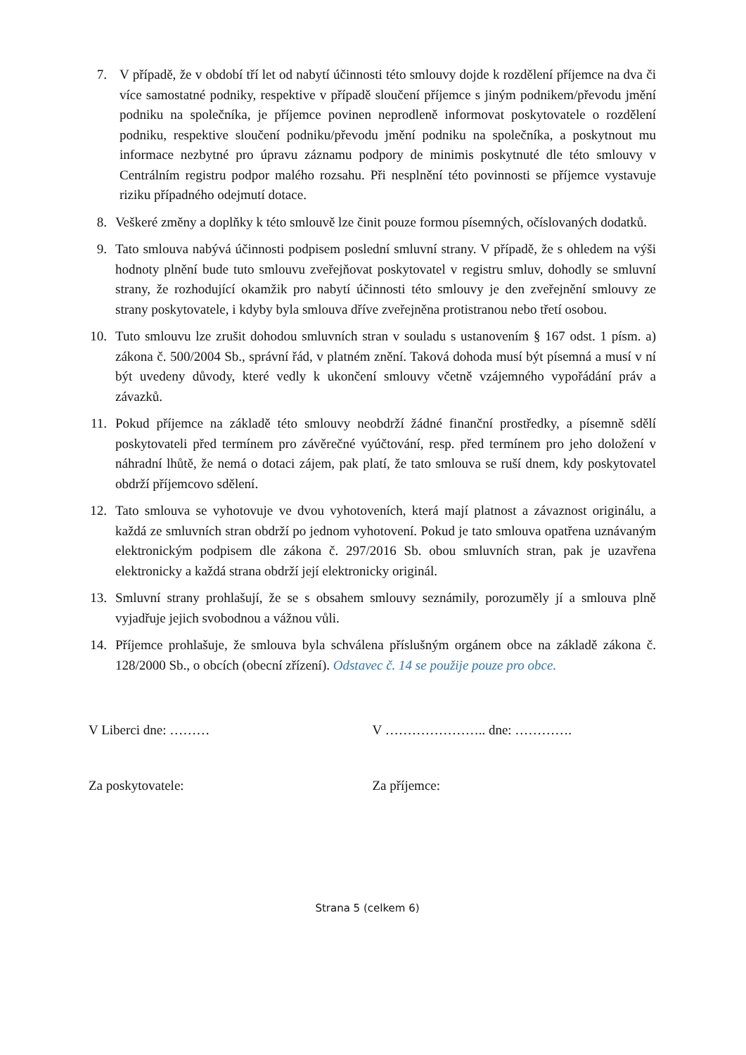7. V případě, že v období tří let od nabytí účinnosti této smlouvy dojde k rozdělení příjemce na dva či více samostatné podniky, respektive v případě sloučení příjemce s jiným podnikem/převodu jmění podniku na společníka, je příjemce povinen neprodleně informovat poskytovatele o rozdělení podniku, respektive sloučení podniku/převodu jmění podniku na společníka, a poskytnout mu informace nezbytné pro úpravu záznamu podpory de minimis poskytnuté dle této smlouvy v Centrálním registru podpor malého rozsahu. Při nesplnění této povinnosti se příjemce vystavuje riziku případného odejmutí dotace.
8. Veškeré změny a doplňky k této smlouvě lze činit pouze formou písemných, očíslovaných dodatků.
9. Tato smlouva nabývá účinnosti podpisem poslední smluvní strany. V případě, že s ohledem na výši hodnoty plnění bude tuto smlouvu zveřejňovat poskytovatel v registru smluv, dohodly se smluvní strany, že rozhodující okamžik pro nabytí účinnosti této smlouvy je den zveřejnění smlouvy ze strany poskytovatele, i kdyby byla smlouva dříve zveřejněna protistranou nebo třetí osobou.
10. Tuto smlouvu lze zrušit dohodou smluvních stran v souladu s ustanovením § 167 odst. 1 písm. a) zákona č. 500/2004 Sb., správní řád, v platném znění. Taková dohoda musí být písemná a musí v ní být uvedeny důvody, které vedly k ukončení smlouvy včetně vzájemného vypořádání práv a závazků.
11. Pokud příjemce na základě této smlouvy neobdrží žádné finanční prostředky, a písemně sdělí poskytovateli před termínem pro závěrečné vyúčtování, resp. před termínem pro jeho doložení v náhradní lhůtě, že nemá o dotaci zájem, pak platí, že tato smlouva se ruší dnem, kdy poskytovatel obdrží příjemcovo sdělení.
12. Tato smlouva se vyhotovuje ve dvou vyhotoveních, která mají platnost a závaznost originálu, a každá ze smluvních stran obdrží po jednom vyhotovení. Pokud je tato smlouva opatřena uznávaným elektronickým podpisem dle zákona č. 297/2016 Sb. obou smluvních stran, pak je uzavřena elektronicky a každá strana obdrží její elektronicky originál.
13. Smluvní strany prohlašují, že se s obsahem smlouvy seznámily, porozuměly jí a smlouva plně vyjadřuje jejich svobodnou a vážnou vůli.
14. Příjemce prohlašuje, že smlouva byla schválena příslušným orgánem obce na základě zákona č. 128/2000 Sb., o obcích (obecní zřízení). Odstavec č. 14 se použije pouze pro obce.
V Liberci dne: ……… V ………………….. dne: ………….
Za poskytovatele: Za příjemce:
Strana 5 (celkem 6)